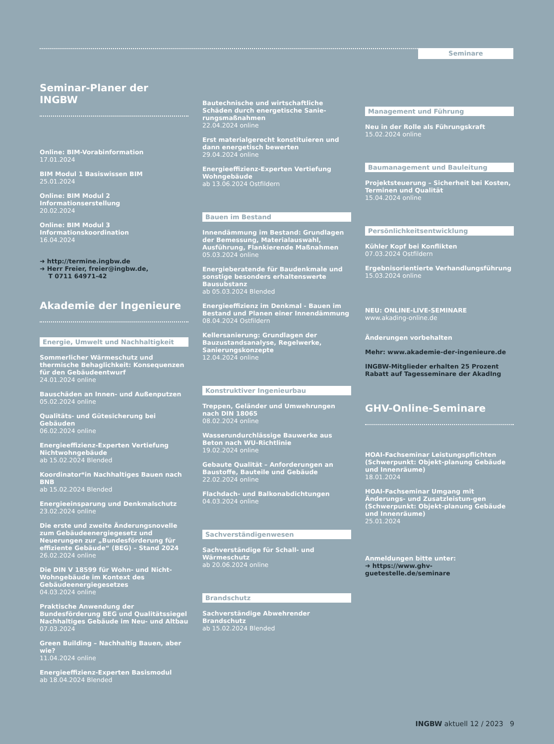Seminare
Seminar-Planer der INGBW
Online: BIM-Vorabinformation
17.01.2024
BIM Modul 1 Basiswissen BIM
25.01.2024
Online: BIM Modul 2 Informationserstellung
20.02.2024
Online: BIM Modul 3 Informationskoordination
16.04.2024
➜ http://termine.ingbw.de
➜ Herr Freier, freier@ingbw.de,
T 0711 64971-42
Akademie der Ingenieure
Energie, Umwelt und Nachhaltigkeit
Sommerlicher Wärmeschutz und thermische Behaglichkeit: Konsequenzen für den Gebäudeentwurf
24.01.2024 online
Bauschäden an Innen- und Außenputzen
05.02.2024 online
Qualitäts- und Gütesicherung bei Gebäuden
06.02.2024 online
Energieeffizienz-Experten Vertiefung Nichtwohngebäude
ab 15.02.2024 Blended
Koordinator*in Nachhaltiges Bauen nach BNB
ab 15.02.2024 Blended
Energieeinsparung und Denkmalschutz
23.02.2024 online
Die erste und zweite Änderungsnovelle zum Gebäudeenergiegesetz und Neuerungen zur „Bundesförderung für effiziente Gebäude“ (BEG) – Stand 2024
26.02.2024 online
Die DIN V 18599 für Wohn- und Nicht-Wohngebäude im Kontext des Gebäudeenergiegesetzes
04.03.2024 online
Praktische Anwendung der Bundesförderung BEG und Qualitätssiegel Nachhaltiges Gebäude im Neu- und Altbau
07.03.2024
Green Building – Nachhaltig Bauen, aber wie?
11.04.2024 online
Energieeffizienz-Experten Basismodul
ab 18.04.2024 Blended
Bautechnische und wirtschaftliche Schäden durch energetische Sanie-rungsmaßnahmen
22.04.2024 online
Erst materialgerecht konstituieren und dann energetisch bewerten
29.04.2024 online
Energieeffizienz-Experten Vertiefung Wohngebäude
ab 13.06.2024 Ostfildern
Bauen im Bestand
Innendämmung im Bestand: Grundlagen der Bemessung, Materialauswahl, Ausführung, Flankierende Maßnahmen
05.03.2024 online
Energieberatende für Baudenkmale und sonstige besonders erhaltenswerte Bausubstanz
ab 05.03.2024 Blended
Energieeffizienz im Denkmal - Bauen im Bestand und Planen einer Innendämmung
08.04.2024 Ostfildern
Kellersanierung: Grundlagen der Bauzustandsanalyse, Regelwerke, Sanierungskonzepte
12.04.2024 online
Konstruktiver Ingenieurbau
Treppen, Geländer und Umwehrungen nach DIN 18065
08.02.2024 online
Wasserundurchlässige Bauwerke aus Beton nach WU-Richtlinie
19.02.2024 online
Gebaute Qualität – Anforderungen an Baustoffe, Bauteile und Gebäude
22.02.2024 online
Flachdach- und Balkonabdichtungen
04.03.2024 online
Sachverständigenwesen
Sachverständige für Schall- und Wärmeschutz
ab 20.06.2024 online
Brandschutz
Sachverständige Abwehrender Brandschutz
ab 15.02.2024 Blended
Management und Führung
Neu in der Rolle als Führungskraft
15.02.2024 online
Baumanagement und Bauleitung
Projektsteuerung – Sicherheit bei Kosten, Terminen und Qualität
15.04.2024 online
Persönlichkeitsentwicklung
Kühler Kopf bei Konflikten
07.03.2024 Ostfildern
Ergebnisorientierte Verhandlungsführung
15.03.2024 online
NEU: ONLINE-LIVE-SEMINARE
www.akading-online.de
Änderungen vorbehalten
Mehr: www.akademie-der-ingenieure.de
INGBW-Mitglieder erhalten 25 Prozent Rabatt auf Tagesseminare der AkadIng
GHV-Online-Seminare
HOAI-Fachseminar Leistungspflichten (Schwerpunkt: Objekt-planung Gebäude und Innenräume)
18.01.2024
HOAI-Fachseminar Umgang mit Änderungs- und Zusatzleistun-gen (Schwerpunkt: Objekt-planung Gebäude und Innenräume)
25.01.2024
Anmeldungen bitte unter:
➜ https://www.ghv-guetestelle.de/seminare
INGBW aktuell 12 / 2023 9